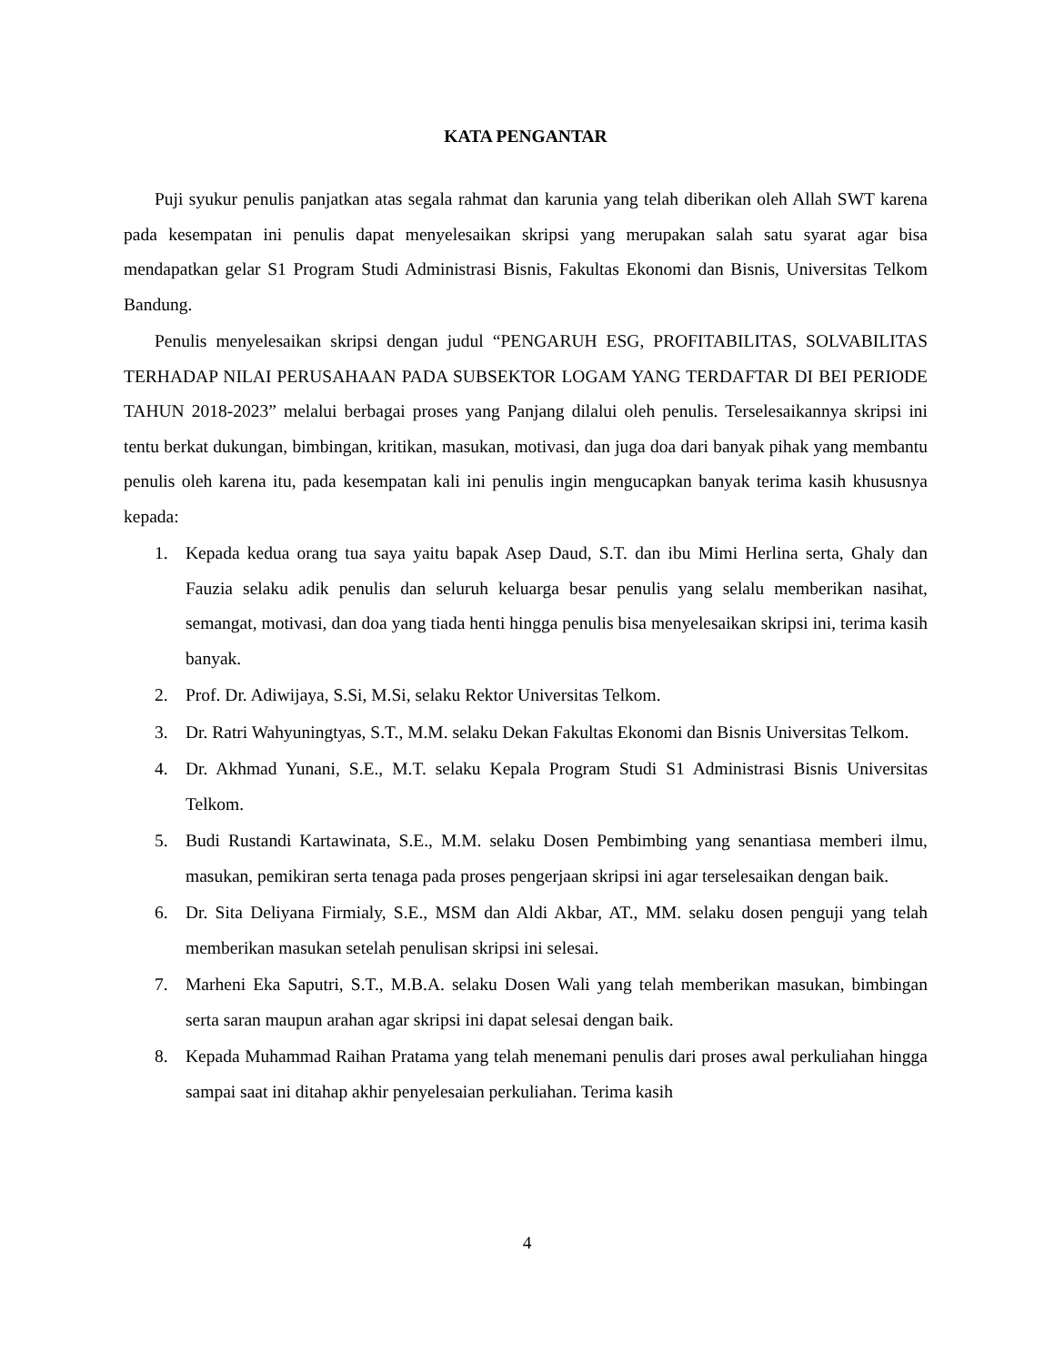KATA PENGANTAR
Puji syukur penulis panjatkan atas segala rahmat dan karunia yang telah diberikan oleh Allah SWT karena pada kesempatan ini penulis dapat menyelesaikan skripsi yang merupakan salah satu syarat agar bisa mendapatkan gelar S1 Program Studi Administrasi Bisnis, Fakultas Ekonomi dan Bisnis, Universitas Telkom Bandung.
Penulis menyelesaikan skripsi dengan judul “PENGARUH ESG, PROFITABILITAS, SOLVABILITAS TERHADAP NILAI PERUSAHAAN PADA SUBSEKTOR LOGAM YANG TERDAFTAR DI BEI PERIODE TAHUN 2018-2023” melalui berbagai proses yang Panjang dilalui oleh penulis. Terselesaikannya skripsi ini tentu berkat dukungan, bimbingan, kritikan, masukan, motivasi, dan juga doa dari banyak pihak yang membantu penulis oleh karena itu, pada kesempatan kali ini penulis ingin mengucapkan banyak terima kasih khususnya kepada:
1. Kepada kedua orang tua saya yaitu bapak Asep Daud, S.T. dan ibu Mimi Herlina serta, Ghaly dan Fauzia selaku adik penulis dan seluruh keluarga besar penulis yang selalu memberikan nasihat, semangat, motivasi, dan doa yang tiada henti hingga penulis bisa menyelesaikan skripsi ini, terima kasih banyak.
2. Prof. Dr. Adiwijaya, S.Si, M.Si, selaku Rektor Universitas Telkom.
3. Dr. Ratri Wahyuningtyas, S.T., M.M. selaku Dekan Fakultas Ekonomi dan Bisnis Universitas Telkom.
4. Dr. Akhmad Yunani, S.E., M.T. selaku Kepala Program Studi S1 Administrasi Bisnis Universitas Telkom.
5. Budi Rustandi Kartawinata, S.E., M.M. selaku Dosen Pembimbing yang senantiasa memberi ilmu, masukan, pemikiran serta tenaga pada proses pengerjaan skripsi ini agar terselesaikan dengan baik.
6. Dr. Sita Deliyana Firmialy, S.E., MSM dan Aldi Akbar, AT., MM. selaku dosen penguji yang telah memberikan masukan setelah penulisan skripsi ini selesai.
7. Marheni Eka Saputri, S.T., M.B.A. selaku Dosen Wali yang telah memberikan masukan, bimbingan serta saran maupun arahan agar skripsi ini dapat selesai dengan baik.
8. Kepada Muhammad Raihan Pratama yang telah menemani penulis dari proses awal perkuliahan hingga sampai saat ini ditahap akhir penyelesaian perkuliahan. Terima kasih
4